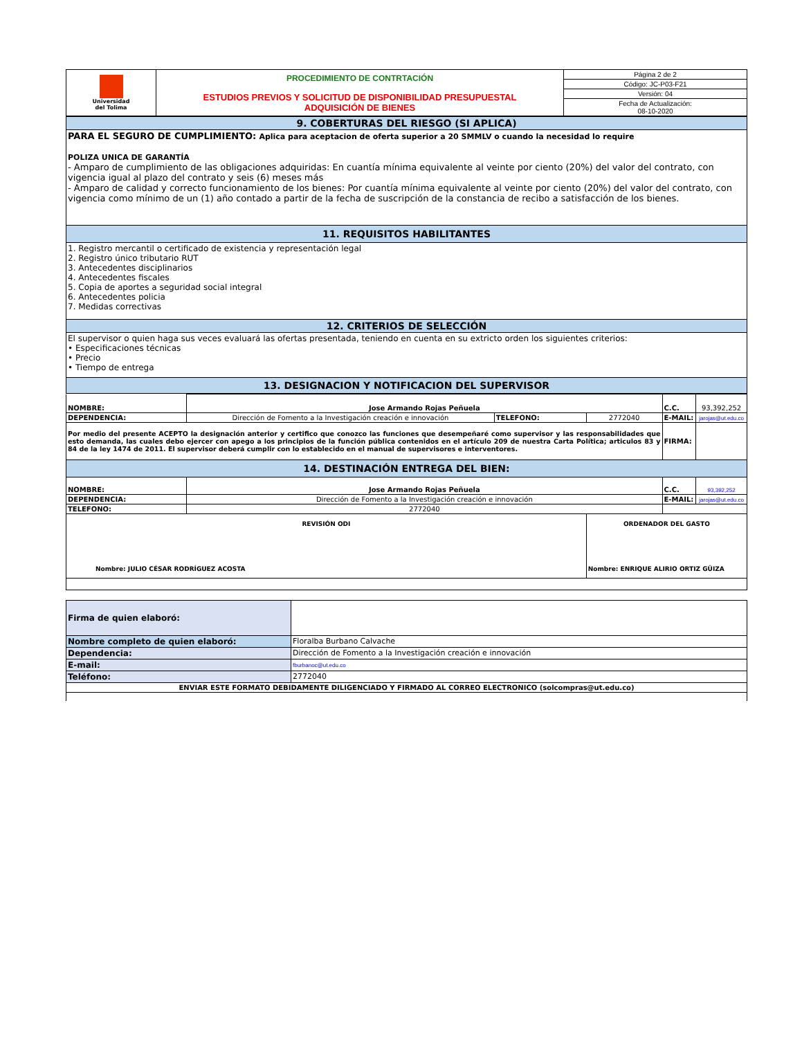| Universidad del Tolima | PROCEDIMIENTO DE CONTRTACIÓN ESTUDIOS PREVIOS Y SOLICITUD DE DISPONIBILIDAD PRESUPUESTAL ADQUISICIÓN DE BIENES | Página 2 de 2 |
| | | Código: JC-P03-F21 |
| | | Versión: 04 |
| | | Fecha de Actualización: 08-10-2020 |
| 9. COBERTURAS DEL RIESGO (SI APLICA) |
| PARA EL SEGURO DE CUMPLIMIENTO: Aplica para aceptacion de oferta superior a 20 SMMLV o cuando la necesidad lo require POLIZA UNICA DE GARANTÍA - Amparo de cumplimiento de las obligaciones adquiridas: En cuantía mínima equivalente al veinte por ciento (20%) del valor del contrato, con vigencia igual al plazo del contrato y seis (6) meses más - Amparo de calidad y correcto funcionamiento de los bienes: Por cuantía mínima equivalente al veinte por ciento (20%) del valor del contrato, con vigencia como mínimo de un (1) año contado a partir de la fecha de suscripción de la constancia de recibo a satisfacción de los bienes. |
| 11. REQUISITOS HABILITANTES |
| 1. Registro mercantil o certificado de existencia y representación legal 2. Registro único tributario RUT 3. Antecedentes disciplinarios 4. Antecedentes fiscales 5. Copia de aportes a seguridad social integral 6. Antecedentes policia 7. Medidas correctivas |
| 12. CRITERIOS DE SELECCIÓN |
| El supervisor o quien haga sus veces evaluará las ofertas presentada, teniendo en cuenta en su extricto orden los siguientes criterios: • Especificaciones técnicas • Precio • Tiempo de entrega |
| 13. DESIGNACION Y NOTIFICACION DEL SUPERVISOR |
| NOMBRE: | Jose Armando Rojas Peñuela | | | C.C. | 93,392,252 |
| DEPENDENCIA: | Dirección de Fomento a la Investigación creación e innovación | TELEFONO: | 2772040 | E-MAIL: | jarojas@ut.edu.co |
| Por medio del presente ACEPTO la designación anterior y certifico que conozco las funciones que desempeñaré como supervisor y las responsabilidades que esto demanda, las cuales debo ejercer con apego a los principios de la función pública contenidos en el artículo 209 de nuestra Carta Política; articulos 83 y 84 de la ley 1474 de 2011. El supervisor deberá cumplir con lo establecido en el manual de supervisores e interventores. | | | | FIRMA: | |
| 14. DESTINACIÓN ENTREGA DEL BIEN: | | | | | |
| NOMBRE: | Jose Armando Rojas Peñuela | | | C.C. | 93,392,252 |
| DEPENDENCIA: | Dirección de Fomento a la Investigación creación e innovación | | | E-MAIL: | jarojas@ut.edu.co |
| TELEFONO: | 2772040 | | | | |
| REVISIÓN ODI Nombre: JULIO CÉSAR RODRÍGUEZ ACOSTA | | | ORDENADOR DEL GASTO Nombre: ENRIQUE ALIRIO ORTIZ GÜIZA | | |
| Firma de quien elaboró: | |
| Nombre completo de quien elaboró: | Floralba Burbano Calvache |
| Dependencia: | Dirección de Fomento a la Investigación creación e innovación |
| E-mail: | fburbanoc@ut.edu.co |
| Teléfono: | 2772040 |
| ENVIAR ESTE FORMATO DEBIDAMENTE DILIGENCIADO Y FIRMADO AL CORREO ELECTRONICO (solcompras@ut.edu.co) | |